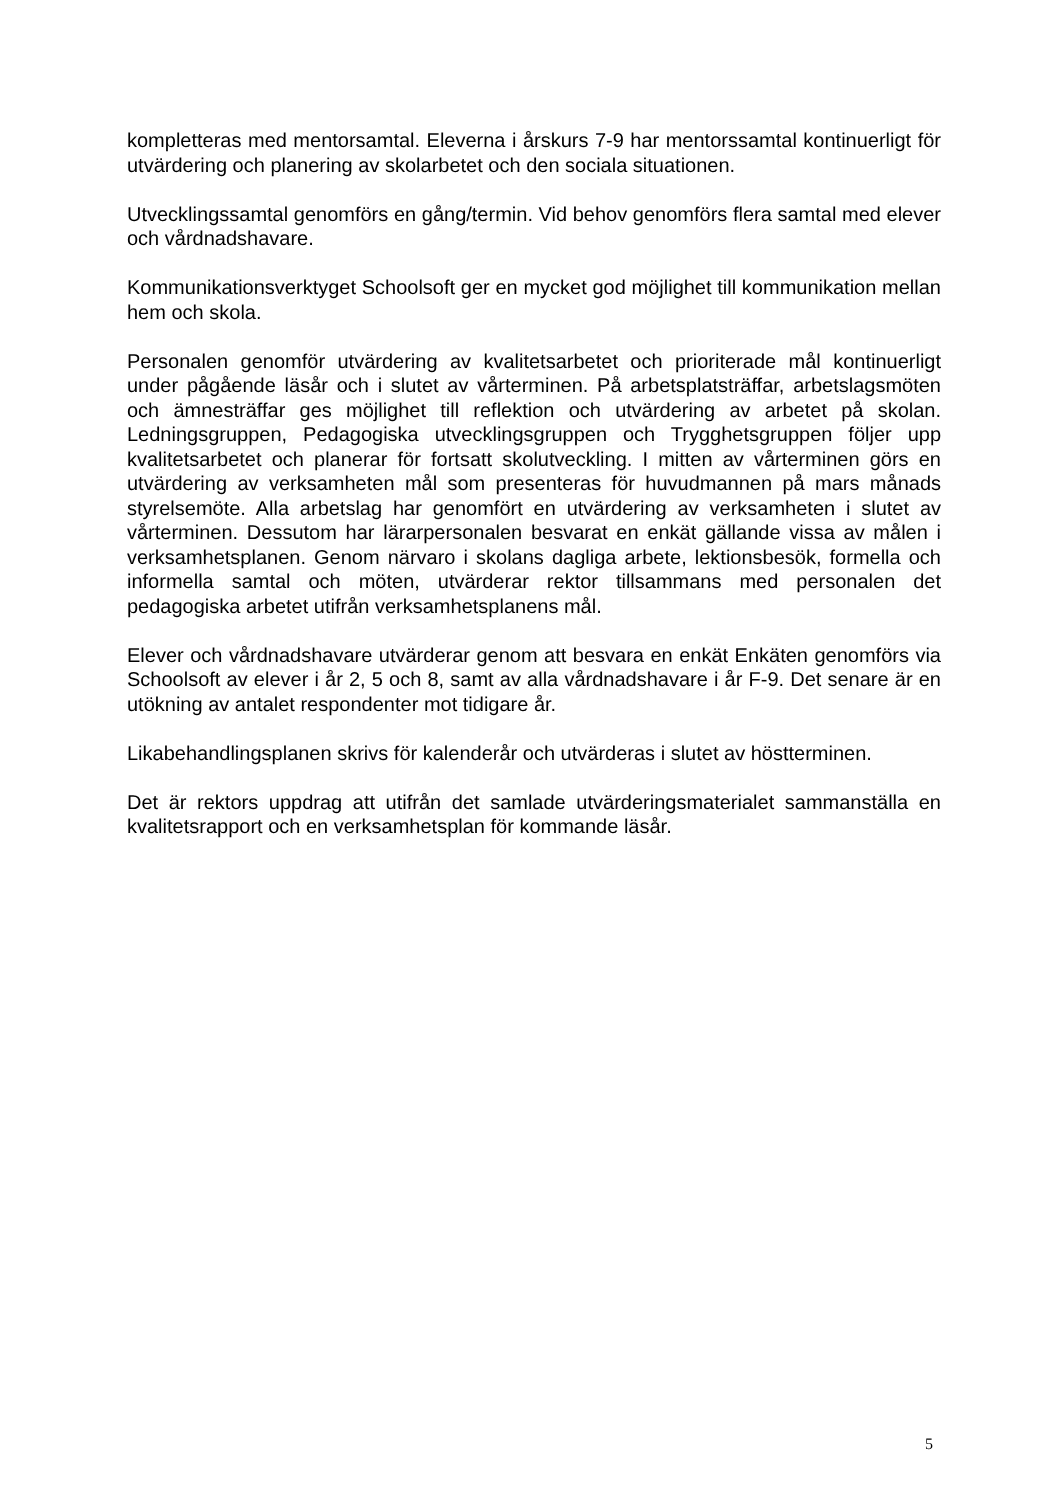kompletteras med mentorsamtal. Eleverna i årskurs 7-9 har mentorssamtal kontinuerligt för utvärdering och planering av skolarbetet och den sociala situationen.
Utvecklingssamtal genomförs en gång/termin. Vid behov genomförs flera samtal med elever och vårdnadshavare.
Kommunikationsverktyget Schoolsoft ger en mycket god möjlighet till kommunikation mellan hem och skola.
Personalen genomför utvärdering av kvalitetsarbetet och prioriterade mål kontinuerligt under pågående läsår och i slutet av vårterminen. På arbetsplatsträffar, arbetslagsmöten och ämnesträffar ges möjlighet till reflektion och utvärdering av arbetet på skolan. Ledningsgruppen, Pedagogiska utvecklingsgruppen och Trygghetsgruppen följer upp kvalitetsarbetet och planerar för fortsatt skolutveckling. I mitten av vårterminen görs en utvärdering av verksamheten mål som presenteras för huvudmannen på mars månads styrelsemöte. Alla arbetslag har genomfört en utvärdering av verksamheten i slutet av vårterminen. Dessutom har lärarpersonalen besvarat en enkät gällande vissa av målen i verksamhetsplanen. Genom närvaro i skolans dagliga arbete, lektionsbesök, formella och informella samtal och möten, utvärderar rektor tillsammans med personalen det pedagogiska arbetet utifrån verksamhetsplanens mål.
Elever och vårdnadshavare utvärderar genom att besvara en enkät Enkäten genomförs via Schoolsoft av elever i år 2, 5 och 8, samt av alla vårdnadshavare i år F-9. Det senare är en utökning av antalet respondenter mot tidigare år.
Likabehandlingsplanen skrivs för kalenderår och utvärderas i slutet av höstterminen.
Det är rektors uppdrag att utifrån det samlade utvärderingsmaterialet sammanställa en kvalitetsrapport och en verksamhetsplan för kommande läsår.
5